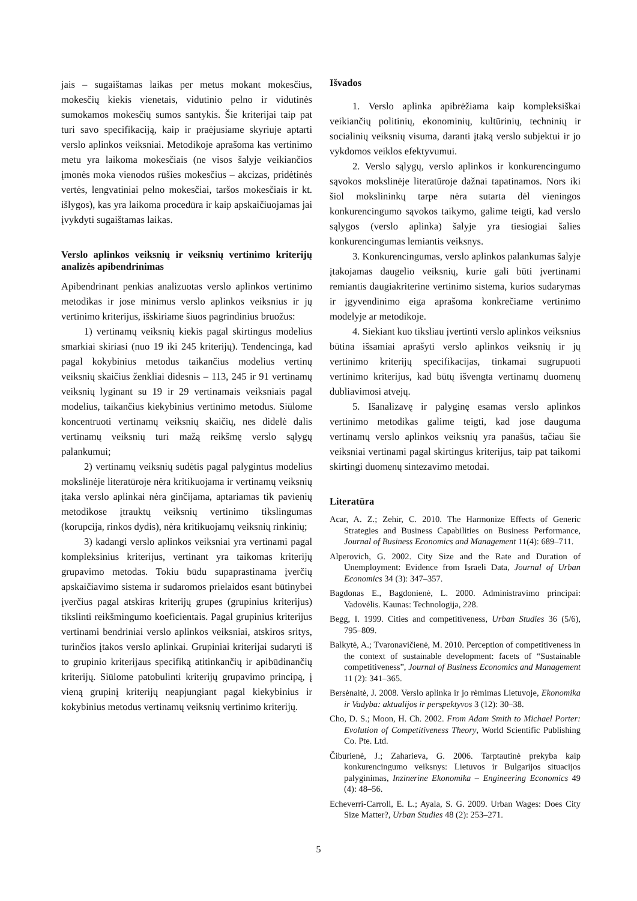jais – sugaištamas laikas per metus mokant mokesčius, mokesčių kiekis vienetais, vidutinio pelno ir vidutinės sumokamos mokesčių sumos santykis. Šie kriterijai taip pat turi savo specifikaciją, kaip ir praėjusiame skyriuje aptarti verslo aplinkos veiksniai. Metodikoje aprašoma kas vertinimo metu yra laikoma mokesčiais (ne visos šalyje veikiančios įmonės moka vienodos rūšies mokesčius – akcizas, pridėtinės vertės, lengvatiniai pelno mokesčiai, taršos mokesčiais ir kt. išlygos), kas yra laikoma procedūra ir kaip apskaičiuojamas jai įvykdyti sugaištamas laikas.
Verslo aplinkos veiksnių ir veiksnių vertinimo kriterijų analizės apibendrinimas
Apibendrinant penkias analizuotas verslo aplinkos vertinimo metodikas ir jose minimus verslo aplinkos veiksnius ir jų vertinimo kriterijus, išskiriame šiuos pagrindinius bruožus:
1) vertinamų veiksnių kiekis pagal skirtingus modelius smarkiai skiriasi (nuo 19 iki 245 kriterijų). Tendencinga, kad pagal kokybinius metodus taikančius modelius vertinų veiksnių skaičius ženkliai didesnis – 113, 245 ir 91 vertinamų veiksnių lyginant su 19 ir 29 vertinamais veiksniais pagal modelius, taikančius kiekybinius vertinimo metodus. Siūlome koncentruoti vertinamų veiksnių skaičių, nes didelė dalis vertinamų veiksnių turi mažą reikšmę verslo sąlygų palankumui;
2) vertinamų veiksnių sudėtis pagal palygintus modelius mokslinėje literatūroje nėra kritikuojama ir vertinamų veiksnių įtaka verslo aplinkai nėra ginčijama, aptariamas tik pavienių metodikose įtrauktų veiksnių vertinimo tikslingumas (korupcija, rinkos dydis), nėra kritikuojamų veiksnių rinkinių;
3) kadangi verslo aplinkos veiksniai yra vertinami pagal kompleksinius kriterijus, vertinant yra taikomas kriterijų grupavimo metodas. Tokiu būdu supaprastinama įverčių apskaičiavimo sistema ir sudaromos prielaidos esant būtinybei įverčius pagal atskiras kriterijų grupes (grupinius kriterijus) tikslinti reikšmingumo koeficientais. Pagal grupinius kriterijus vertinami bendriniai verslo aplinkos veiksniai, atskiros sritys, turinčios įtakos verslo aplinkai. Grupiniai kriterijai sudaryti iš to grupinio kriterijaus specifiką atitinkančių ir apibūdinančių kriterijų. Siūlome patobulinti kriterijų grupavimo principą, į vieną grupinį kriterijų neapjungiant pagal kiekybinius ir kokybinius metodus vertinamų veiksnių vertinimo kriterijų.
Išvados
1. Verslo aplinka apibrėžiama kaip kompleksiškai veikiančių politinių, ekonominių, kultūrinių, techninių ir socialinių veiksnių visuma, daranti įtaką verslo subjektui ir jo vykdomos veiklos efektyvumui.
2. Verslo sąlygų, verslo aplinkos ir konkurencingumo sąvokos mokslinėje literatūroje dažnai tapatinamos. Nors iki šiol mokslininkų tarpe nėra sutarta dėl vieningos konkurencingumo sąvokos taikymo, galime teigti, kad verslo sąlygos (verslo aplinka) šalyje yra tiesiogiai šalies konkurencingumas lemiantis veiksnys.
3. Konkurencingumas, verslo aplinkos palankumas šalyje įtakojamas daugelio veiksnių, kurie gali būti įvertinami remiantis daugiakriterine vertinimo sistema, kurios sudarymas ir įgyvendinimo eiga aprašoma konkrečiame vertinimo modelyje ar metodikoje.
4. Siekiant kuo tiksliau įvertinti verslo aplinkos veiksnius būtina išsamiai aprašyti verslo aplinkos veiksnių ir jų vertinimo kriterijų specifikacijas, tinkamai sugrupuoti vertinimo kriterijus, kad būtų išvengta vertinamų duomenų dubliavimosi atvejų.
5. Išanalizavę ir palyginę esamas verslo aplinkos vertinimo metodikas galime teigti, kad jose dauguma vertinamų verslo aplinkos veiksnių yra panašūs, tačiau šie veiksniai vertinami pagal skirtingus kriterijus, taip pat taikomi skirtingi duomenų sintezavimo metodai.
Literatūra
Acar, A. Z.; Zehir, C. 2010. The Harmonize Effects of Generic Strategies and Business Capabilities on Business Performance, Journal of Business Economics and Management 11(4): 689–711.
Alperovich, G. 2002. City Size and the Rate and Duration of Unemployment: Evidence from Israeli Data, Journal of Urban Economics 34 (3): 347–357.
Bagdonas E., Bagdonienė, L. 2000. Administravimo principai: Vadovėlis. Kaunas: Technologija, 228.
Begg, I. 1999. Cities and competitiveness, Urban Studies 36 (5/6), 795–809.
Balkytė, A.; Tvaronavičienė, M. 2010. Perception of competitiveness in the context of sustainable development: facets of “Sustainable competitiveness”, Journal of Business Economics and Management 11 (2): 341–365.
Bersėnaitė, J. 2008. Verslo aplinka ir jo rėmimas Lietuvoje, Ekonomika ir Vadyba: aktualijos ir perspektyvos 3 (12): 30–38.
Cho, D. S.; Moon, H. Ch. 2002. From Adam Smith to Michael Porter: Evolution of Competitiveness Theory, World Scientific Publishing Co. Pte. Ltd.
Čiburienė, J.; Zaharieva, G. 2006. Tarptautinė prekyba kaip konkurencingumo veiksnys: Lietuvos ir Bulgarijos situacijos palyginimas, Inzinerine Ekonomika – Engineering Economics 49 (4): 48–56.
Echeverri-Carroll, E. L.; Ayala, S. G. 2009. Urban Wages: Does City Size Matter?, Urban Studies 48 (2): 253–271.
5